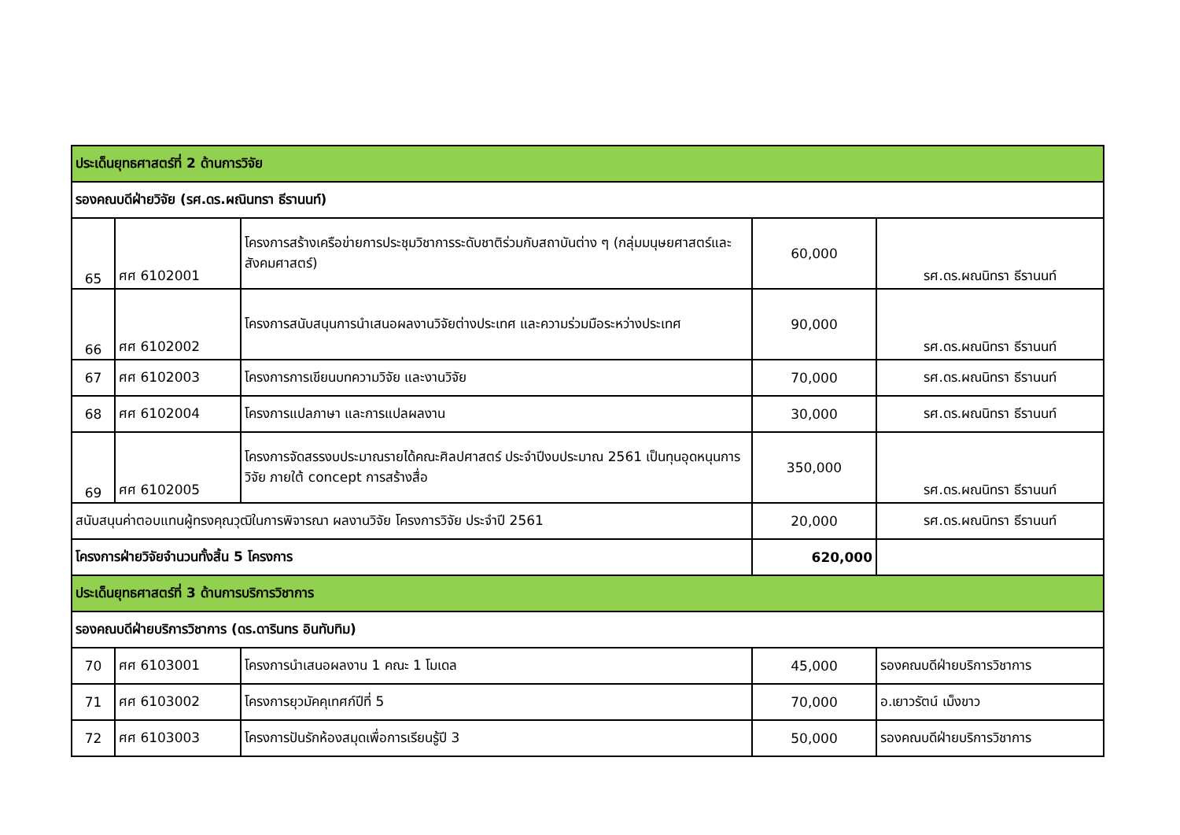| ประเด็นยุทธศาสตร์ที่ 2 ด้านการวิจัย | | | | |
| รองคณบดีฝ่ายวิจัย (รศ.ดร.ผณินทรา ธีรานนท์) | | | | |
| 65 | ศศ 6102001 | โครงการสร้างเครือข่ายการประชุมวิชาการระดับชาติร่วมกับสถาบันต่าง ๆ (กลุ่มมนุษยศาสตร์และสังคมศาสตร์) | 60,000 | รศ.ดร.ผณนิทรา ธีรานนท์ |
| 66 | ศศ 6102002 | โครงการสนับสนุนการนำเสนอผลงานวิจัยต่างประเทศ และความร่วมมือระหว่างประเทศ | 90,000 | รศ.ดร.ผณนิทรา ธีรานนท์ |
| 67 | ศศ 6102003 | โครงการการเขียนบทความวิจัย และงานวิจัย | 70,000 | รศ.ดร.ผณนิทรา ธีรานนท์ |
| 68 | ศศ 6102004 | โครงการแปลภาษา และการแปลผลงาน | 30,000 | รศ.ดร.ผณนิทรา ธีรานนท์ |
| 69 | ศศ 6102005 | โครงการจัดสรรงบประมาณรายได้คณะศิลปศาสตร์ ประจำปีงบประมาณ 2561 เป็นทุนอุดหนุนการวิจัย ภายใต้ concept การสร้างสื่อ | 350,000 | รศ.ดร.ผณนิทรา ธีรานนท์ |
| สนับสนุนค่าตอบแทนผู้ทรงคุณวุฒิในการพิจารณา ผลงานวิจัย โครงการวิจัย ประจำปี 2561 | | | 20,000 | รศ.ดร.ผณนิทรา ธีรานนท์ |
| โครงการฝ่ายวิจัยจำนวนทั้งสิ้น 5 โครงการ | | | 620,000 | |
| ประเด็นยุทธศาสตร์ที่ 3 ด้านการบริการวิชาการ | | | | |
| รองคณบดีฝ่ายบริการวิชาการ (ดร.ดารินทร อินทับทิม) | | | | |
| 70 | ศศ 6103001 | โครงการนำเสนอผลงาน 1 คณะ 1 โมเดล | 45,000 | รองคณบดีฝ่ายบริการวิชาการ |
| 71 | ศศ 6103002 | โครงการยุวมัคคุเทศก์ปีที่ 5 | 70,000 | อ.เยาวรัตน์ เม็งขาว |
| 72 | ศศ 6103003 | โครงการปันรักห้องสมุดเพื่อการเรียนรู้ปี 3 | 50,000 | รองคณบดีฝ่ายบริการวิชาการ |